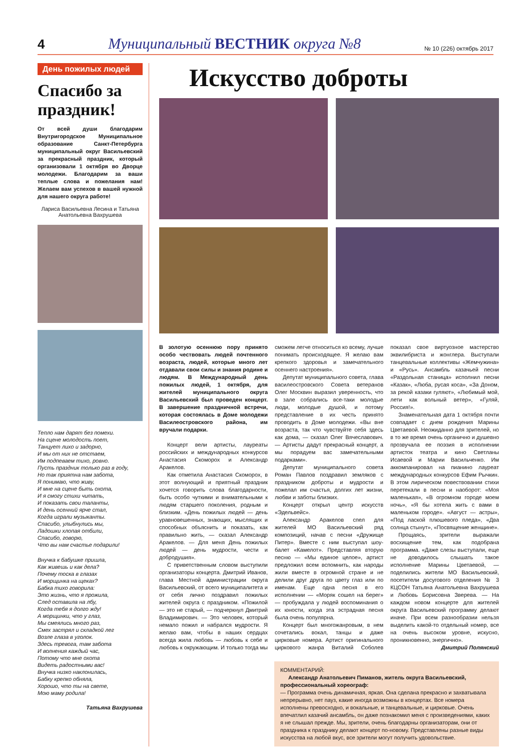4 Муниципальный ВЕСТНИК округа №8 № 10 (226) октябрь 2017
День пожилых людей
Спасибо за праздник!
От всей души благодарим Внутригородское Муниципальное образование Санкт-Петербурга муниципальный округ Васильевский за прекрасный праздник, который организовали 1 октября во Дворце молодежи. Благодарим за ваши теплые слова и пожелания нам! Желаем вам успехов в вашей нужной для нашего округа работе!
Лариса Васильевна Лесина и Татьяна Анатольевна Вахрушева
Тепло нам дарят без помехи.
На сцене молодость поет,
Танцует лихо и задорно,
И мы от них не отстаем,
Им подпеваем тихо, ровно.
Пусть праздник только раз в году,
Но так приятна нам забота,
Я понимаю, что живу,
И мне на сцене быть охота,
И я смогу стихи читать,
И показать свои таланты,
И день осенний ярче стал,
Когда играли музыканты.
Спасибо, улыбнулись мы,
Ладошки хлопая отбили,
Спасибо, говорю,
Что вы нам счастье подарили!
Внучка к бабушке пришла,
Как живешь и как дела?
Почему тоска в глазах
И морщинка на щеках?
Бабка тихо говорила:
Это жизнь, что я прожила,
След оставила на лбу,
Когда тебя я долго жду!
А морщинки, что у глаз,
Мы смеялись много раз,
Смех застрял и складкой лег
Возле глаза в уголок.
Здесь тревога, там забота
И волнения каждый час,
Потому что мне охота
Видеть радостными вас!
Внучка низко наклонилась,
Бабку крепко обняла,
Хорошо, что ты на свете,
Мою маму родила!
Татьяна Вахрушева
Искусство доброты
В золотую осеннюю пору принято особо чествовать людей почтенного возраста, людей, которые много лет отдавали свои силы и знания родине и людям. В Международный день пожилых людей, 1 октября, для жителей муниципального округа Васильевский был проведен концерт. В завершение праздничной встречи, которая состоялась в Доме молодежи Василеостровского района, им вручали подарки.
Концерт вели артисты, лауреаты российских и международных конкурсов Анастасия Скоморох и Александр Аракелов.
Как отметила Анастасия Скоморох, в этот волнующий и приятный праздник хочется говорить слова благодарности, быть особо чуткими и внимательными к людям старшего поколения, родным и близким. «День пожилых людей — день уравновешенных, знающих, мыслящих и способных объяснить и показать, как правильно жить, — сказал Александр Аракелов. — Для меня День пожилых людей — день мудрости, чести и добродушия».
С приветственным словом выступили организаторы концерта. Дмитрий Иванов, глава Местной администрации округа Васильевский, от всего муниципалитета и от себя лично поздравил пожилых жителей округа с праздником. «Пожилой — это не старый, — подчеркнул Дмитрий Владимирович. — Это человек, который немало пожил и набрался мудрости. Я желаю вам, чтобы в наших сердцах всегда жила любовь — любовь к себе и любовь к окружающим. И только тогда мы сможем легче относиться ко всему, лучше понимать происходящее. Я желаю вам крепкого здоровья и замечательного осеннего настроения».
Депутат муниципального совета, глава василеостровского Совета ветеранов Олег Москвин выразил уверенность, что в зале собрались все-таки молодые люди, молодые душой, и потому представление в их честь принято проводить в Доме молодежи. «Вы вне возраста, так что чувствуйте себя здесь как дома, — сказал Олег Вячеславович. — Артисты дадут прекрасный концерт, а мы порадуем вас замечательными подарками».
Депутат муниципального совета Роман Павлов поздравил земляков с праздником доброты и мудрости и пожелал им счастья, долгих лет жизни, любви и заботы близких.
Концерт открыл центр искусств «Эдельвейс».
Александр Аракелов спел для жителей МО Васильевский ряд композиций, начав с песни «Дружище Питер». Вместе с ним выступал шоу-балет «Камелот». Представляя вторую песню — «Мы единое целое», артист предложил всем вспомнить, как народы жили вместе в огромной стране и не делили друг друга по цвету глаз или по именам. Еще одна песня в его исполнении — «Моряк сошел на берег» — пробуждала у людей воспоминания о их юности, когда эта эстрадная песня была очень популярна.
Концерт был многожанровым, в нем сочетались вокал, танцы и даже цирковые номера. Артист оригинального циркового жанра Виталий Соболев показал свое виртуозное мастерство эквилибриста и жонглера. Выступали танцевальные коллективы «Жемчужина» и «Русь». Ансамбль казачьей песни «Раздольная станица» исполнил песни «Казак», «Люба, русая коса», «За Доном, за рекой казаки гуляют», «Любимый мой, лети как вольный ветер», «Гуляй, Россия!».
Знаменательная дата 1 октября почти совпадает с днем рождения Марины Цветаевой. Неожиданно для зрителей, но в то же время очень органично и душевно прозвучала ее поэзия в исполнении артисток театра и кино Светланы Исаевой и Марии Васильченко. Им аккомпанировал на пианино лауреат международных конкурсов Ефим Рычкин. В этом лирическом повествовании стихи перетекали в песни и наоборот: «Моя маленькая», «В огромном городе моем ночь», «Я бы хотела жить с вами в маленьком городе». «Август — астры», «Под лаской плюшевого пледа», «Два солнца стынут», «Посвящение женщине».
Прощаясь, зрители выражали восхищение тем, как подобрана программа. «Даже слезы выступали, еще не доводилось слышать такое исполнение Марины Цветаевой, — поделились жители МО Васильевский, посетители досугового отделения № 3 КЦСОН Татьяна Анатольевна Вахрушева и Любовь Борисовна Зверева. — На каждом новом концерте для жителей округа Васильевский программу делают иначе. При всем разнообразии нельзя выделить какой-то отдельный номер, все на очень высоком уровне, искусно, проникновенно, энергично».
Дмитрий Полянский
КОММЕНТАРИЙ:
Александр Анатольевич Пиманов, житель округа Васильевский, профессиональный хореограф:
— Программа очень динамичная, яркая. Она сделана прекрасно и захватывала непрерывно, нет пауз, какие иногда возможны в концертах. Все номера исполнены превосходно, и вокальные, и танцевальные, и цирковые. Очень впечатлил казачий ансамбль, он даже познакомил меня с произведениями, каких я не слышал прежде. Мы, зрители, очень благодарны организаторам, они от праздника к празднику делают концерт по-новому. Представлены разные виды искусства на любой вкус, все зрители могут получить удовольствие.